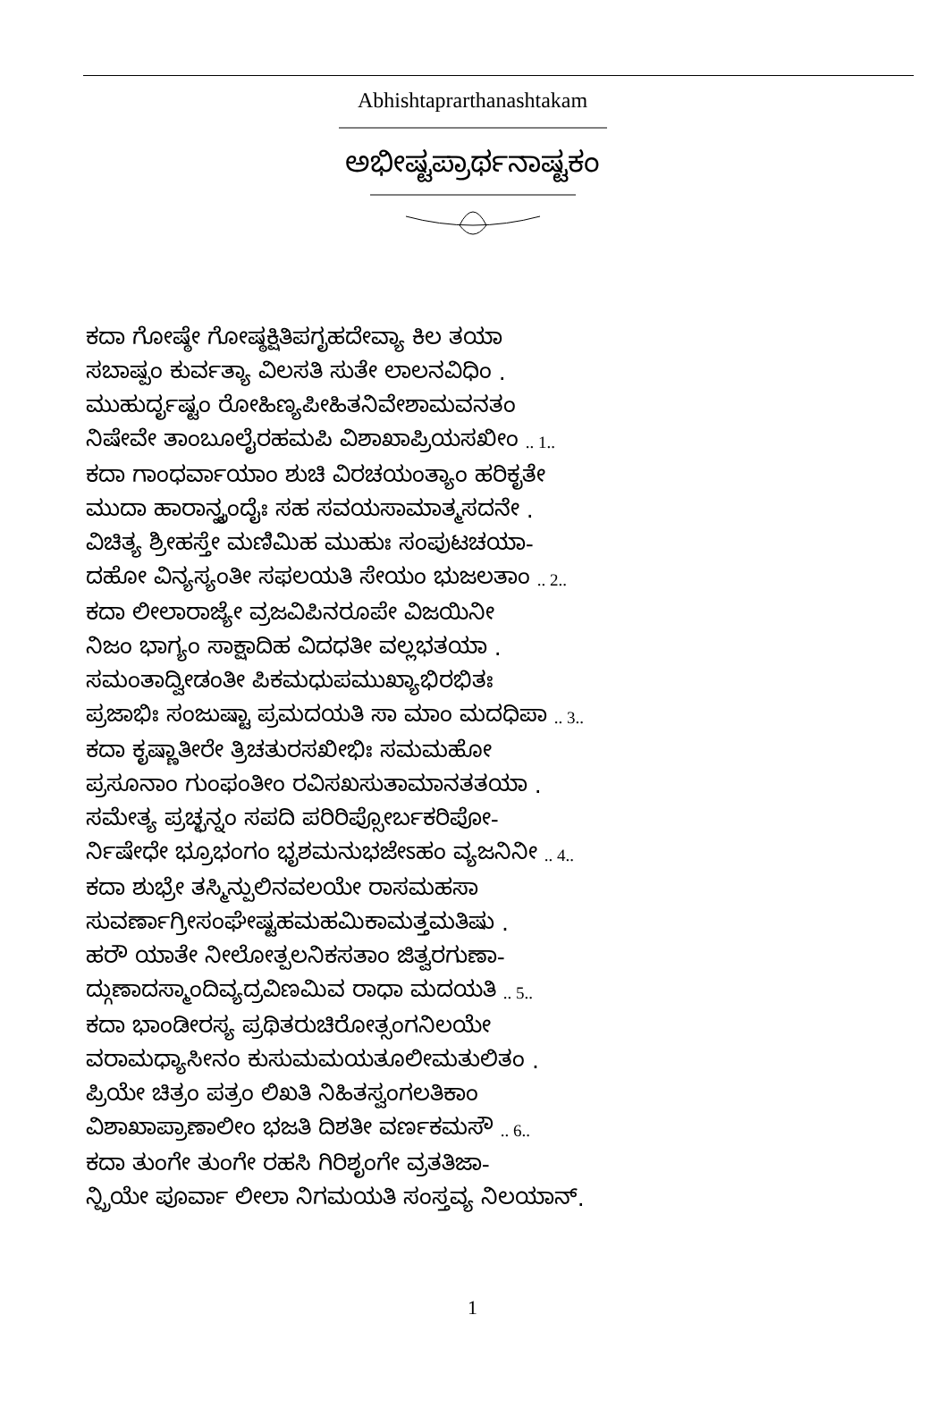Abhishtaprarthanashtakam
ಅಭೀಷ್ಟಪ್ರಾರ್ಥನಾಷ್ಟಕಂ
ಕದಾ ಗೋಷ್ಠೇ ಗೋಷ್ಠಕ್ಷಿತಿಪಗೃಹದೇವ್ಯಾ ಕಿಲ ತಯಾ
ಸಬಾಷ್ಪಂ ಕುರ್ವತ್ಯಾ ವಿಲಸತಿ ಸುತೇ ಲಾಲನವಿಧಿಂ .
ಮುಹುರ್ದೃಷ್ಟಂ ರೋಹಿಣ್ಯಪೀಹಿತನಿವೇಶಾಮವನತಂ
ನಿಷೇವೇ ತಾಂಬೂಲೈರಹಮಪಿ ವಿಶಾಖಾಪ್ರಿಯಸಖೀಂ .. 1..
ಕದಾ ಗಾಂಧರ್ವಾಯಾಂ ಶುಚಿ ವಿರಚಯಂತ್ಯಾಂ ಹರಿಕೃತೇ
ಮುದಾ ಹಾರಾನ್ವೃಂದೈಃ ಸಹ ಸವಯಸಾಮಾತ್ಮಸದನೇ .
ವಿಚಿತ್ಯ ಶ್ರೀಹಸ್ತೇ ಮಣಿಮಿಹ ಮುಹುಃ ಸಂಪುಟಚಯಾ-
ದಹೋ ವಿನ್ಯಸ್ಯಂತೀ ಸಫಲಯತಿ ಸೇಯಂ ಭುಜಲತಾಂ .. 2..
ಕದಾ ಲೀಲಾರಾಜ್ಯೇ ವ್ರಜವಿಪಿನರೂಪೇ ವಿಜಯಿನೀ
ನಿಜಂ ಭಾಗ್ಯಂ ಸಾಕ್ಷಾದಿಹ ವಿದಧತೀ ವಲ್ಲಭತಯಾ .
ಸಮಂತಾದ್ವೀಡಂತೀ ಪಿಕಮಧುಪಮುಖ್ಯಾಭಿರಭಿತಃ
ಪ್ರಜಾಭಿಃ ಸಂಜುಷ್ಟಾ ಪ್ರಮದಯತಿ ಸಾ ಮಾಂ ಮದಧಿಪಾ .. 3..
ಕದಾ ಕೃಷ್ಣಾತೀರೇ ತ್ರಿಚತುರಸಖೀಭಿಃ ಸಮಮಹೋ
ಪ್ರಸೂನಾಂ ಗುಂಫಂತೀಂ ರವಿಸಖಸುತಾಮಾನತತಯಾ .
ಸಮೇತ್ಯ ಪ್ರಚ್ಛನ್ನಂ ಸಪದಿ ಪರಿರಿಪ್ಸೋರ್ಬಕರಿಪೋ-
ರ್ನಿಷೇಧೇ ಭ್ರೂಭಂಗಂ ಭೃಶಮನುಭಜೇಽಹಂ ವ್ಯಜನಿನೀ .. 4..
ಕದಾ ಶುಭ್ರೇ ತಸ್ಮಿನ್ಪುಲಿನವಲಯೇ ರಾಸಮಹಸಾ
ಸುವರ್ಣಾಗ್ರೀಸಂಘೇಷ್ಟಹಮಹಮಿಕಾಮತ್ತಮತಿಷು .
ಹರೌ ಯಾತೇ ನೀಲೋತ್ಪಲನಿಕಸತಾಂ ಜಿತ್ವರಗುಣಾ-
ದ್ಗುಣಾದಸ್ಮಾಂದಿವ್ಯದ್ರವಿಣಮಿವ ರಾಧಾ ಮದಯತಿ .. 5..
ಕದಾ ಭಾಂಡೀರಸ್ಯ ಪ್ರಥಿತರುಚಿರೋತ್ಸಂಗನಿಲಯೇ
ವರಾಮಧ್ಯಾಸೀನಂ ಕುಸುಮಮಯತೂಲೀಮತುಲಿತಂ .
ಪ್ರಿಯೇ ಚಿತ್ರಂ ಪತ್ರಂ ಲಿಖತಿ ನಿಹಿತಸ್ವಂಗಲತಿಕಾಂ
ವಿಶಾಖಾಪ್ರಾಣಾಲೀಂ ಭಜತಿ ದಿಶತೀ ವರ್ಣಕಮಸೌ .. 6..
ಕದಾ ತುಂಗೇ ತುಂಗೇ ರಹಸಿ ಗಿರಿಶೃಂಗೇ ವ್ರತತಿಜಾ-
ನ್ಪ್ರಿಯೇ ಪೂರ್ವಾ ಲೀಲಾ ನಿಗಮಯತಿ ಸಂಸ್ತವ್ಯ ನಿಲಯಾನ್.
1